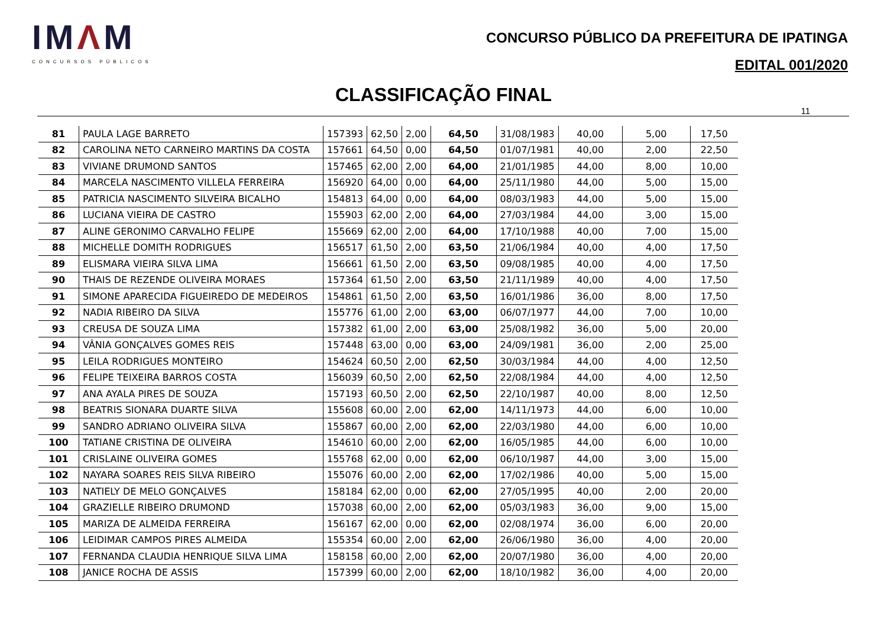IMΛM
CONCURSOS PÚBLICOS
CONCURSO PÚBLICO DA PREFEITURA DE IPATINGA
EDITAL 001/2020
CLASSIFICAÇÃO FINAL
11
| 81 | PAULA LAGE BARRETO | 157393 | 62,50 | 2,00 | 64,50 | 31/08/1983 | 40,00 | 5,00 | 17,50 |
| 82 | CAROLINA NETO CARNEIRO MARTINS DA COSTA | 157661 | 64,50 | 0,00 | 64,50 | 01/07/1981 | 40,00 | 2,00 | 22,50 |
| 83 | VIVIANE DRUMOND SANTOS | 157465 | 62,00 | 2,00 | 64,00 | 21/01/1985 | 44,00 | 8,00 | 10,00 |
| 84 | MARCELA NASCIMENTO VILLELA FERREIRA | 156920 | 64,00 | 0,00 | 64,00 | 25/11/1980 | 44,00 | 5,00 | 15,00 |
| 85 | PATRICIA NASCIMENTO SILVEIRA BICALHO | 154813 | 64,00 | 0,00 | 64,00 | 08/03/1983 | 44,00 | 5,00 | 15,00 |
| 86 | LUCIANA VIEIRA DE CASTRO | 155903 | 62,00 | 2,00 | 64,00 | 27/03/1984 | 44,00 | 3,00 | 15,00 |
| 87 | ALINE GERONIMO CARVALHO FELIPE | 155669 | 62,00 | 2,00 | 64,00 | 17/10/1988 | 40,00 | 7,00 | 15,00 |
| 88 | MICHELLE DOMITH RODRIGUES | 156517 | 61,50 | 2,00 | 63,50 | 21/06/1984 | 40,00 | 4,00 | 17,50 |
| 89 | ELISMARA VIEIRA SILVA LIMA | 156661 | 61,50 | 2,00 | 63,50 | 09/08/1985 | 40,00 | 4,00 | 17,50 |
| 90 | THAIS DE REZENDE OLIVEIRA MORAES | 157364 | 61,50 | 2,00 | 63,50 | 21/11/1989 | 40,00 | 4,00 | 17,50 |
| 91 | SIMONE APARECIDA FIGUEIREDO DE MEDEIROS | 154861 | 61,50 | 2,00 | 63,50 | 16/01/1986 | 36,00 | 8,00 | 17,50 |
| 92 | NADIA RIBEIRO DA SILVA | 155776 | 61,00 | 2,00 | 63,00 | 06/07/1977 | 44,00 | 7,00 | 10,00 |
| 93 | CREUSA DE SOUZA LIMA | 157382 | 61,00 | 2,00 | 63,00 | 25/08/1982 | 36,00 | 5,00 | 20,00 |
| 94 | VÂNIA GONÇALVES GOMES REIS | 157448 | 63,00 | 0,00 | 63,00 | 24/09/1981 | 36,00 | 2,00 | 25,00 |
| 95 | LEILA RODRIGUES MONTEIRO | 154624 | 60,50 | 2,00 | 62,50 | 30/03/1984 | 44,00 | 4,00 | 12,50 |
| 96 | FELIPE TEIXEIRA BARROS COSTA | 156039 | 60,50 | 2,00 | 62,50 | 22/08/1984 | 44,00 | 4,00 | 12,50 |
| 97 | ANA AYALA PIRES DE SOUZA | 157193 | 60,50 | 2,00 | 62,50 | 22/10/1987 | 40,00 | 8,00 | 12,50 |
| 98 | BEATRIS SIONARA DUARTE SILVA | 155608 | 60,00 | 2,00 | 62,00 | 14/11/1973 | 44,00 | 6,00 | 10,00 |
| 99 | SANDRO ADRIANO OLIVEIRA SILVA | 155867 | 60,00 | 2,00 | 62,00 | 22/03/1980 | 44,00 | 6,00 | 10,00 |
| 100 | TATIANE CRISTINA DE OLIVEIRA | 154610 | 60,00 | 2,00 | 62,00 | 16/05/1985 | 44,00 | 6,00 | 10,00 |
| 101 | CRISLAINE OLIVEIRA GOMES | 155768 | 62,00 | 0,00 | 62,00 | 06/10/1987 | 44,00 | 3,00 | 15,00 |
| 102 | NAYARA SOARES REIS SILVA RIBEIRO | 155076 | 60,00 | 2,00 | 62,00 | 17/02/1986 | 40,00 | 5,00 | 15,00 |
| 103 | NATIELY DE MELO GONÇALVES | 158184 | 62,00 | 0,00 | 62,00 | 27/05/1995 | 40,00 | 2,00 | 20,00 |
| 104 | GRAZIELLE RIBEIRO DRUMOND | 157038 | 60,00 | 2,00 | 62,00 | 05/03/1983 | 36,00 | 9,00 | 15,00 |
| 105 | MARIZA DE ALMEIDA FERREIRA | 156167 | 62,00 | 0,00 | 62,00 | 02/08/1974 | 36,00 | 6,00 | 20,00 |
| 106 | LEIDIMAR CAMPOS PIRES ALMEIDA | 155354 | 60,00 | 2,00 | 62,00 | 26/06/1980 | 36,00 | 4,00 | 20,00 |
| 107 | FERNANDA CLAUDIA HENRIQUE SILVA LIMA | 158158 | 60,00 | 2,00 | 62,00 | 20/07/1980 | 36,00 | 4,00 | 20,00 |
| 108 | JANICE ROCHA DE ASSIS | 157399 | 60,00 | 2,00 | 62,00 | 18/10/1982 | 36,00 | 4,00 | 20,00 |